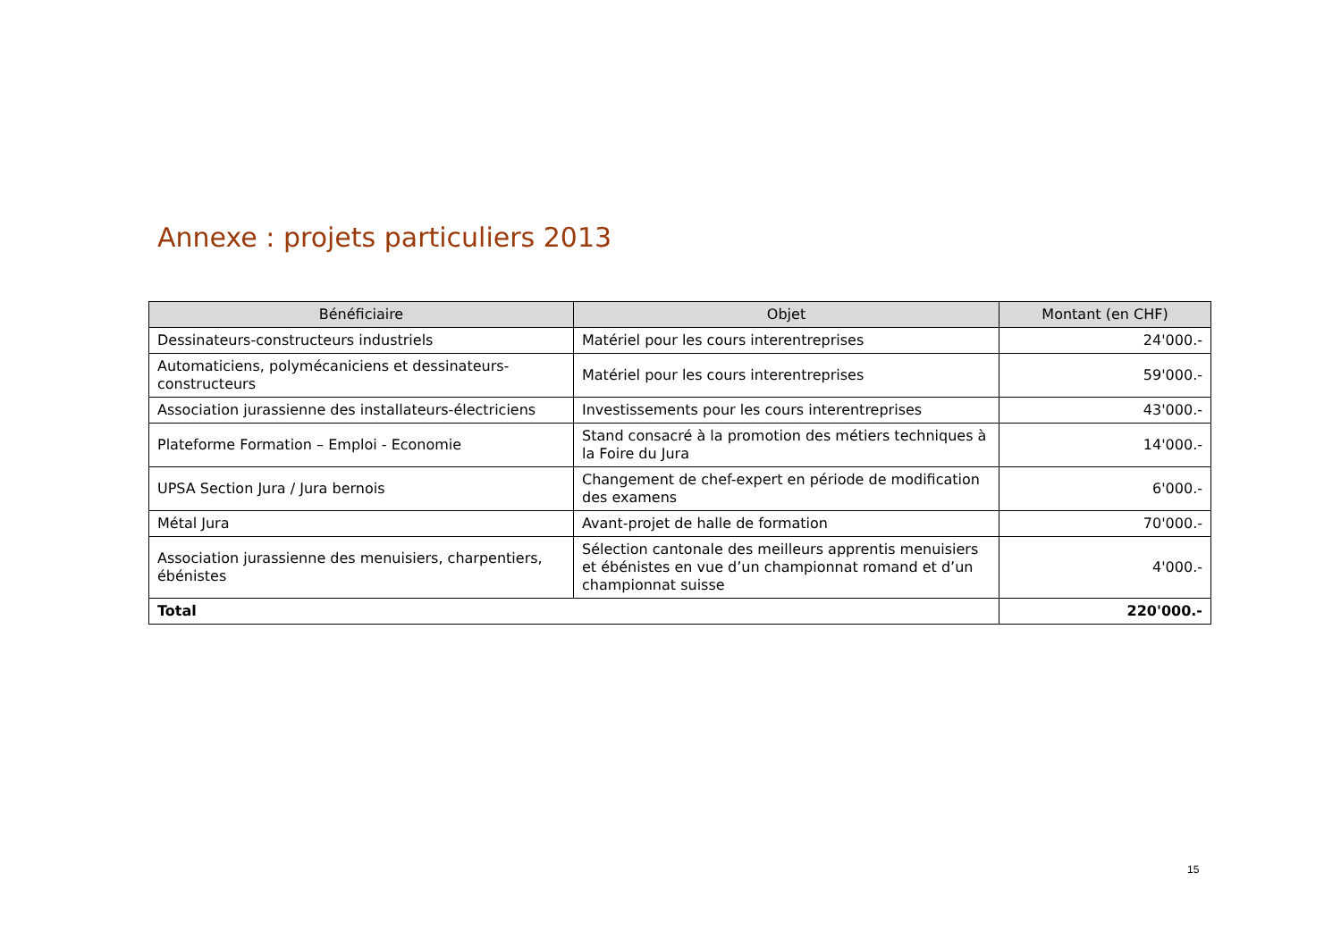Annexe : projets particuliers 2013
| Bénéficiaire | Objet | Montant (en CHF) |
| --- | --- | --- |
| Dessinateurs-constructeurs industriels | Matériel pour les cours interentreprises | 24'000.- |
| Automaticiens, polymécaniciens et dessinateurs-constructeurs | Matériel pour les cours interentreprises | 59'000.- |
| Association jurassienne des installateurs-électriciens | Investissements pour les cours interentreprises | 43'000.- |
| Plateforme Formation – Emploi - Economie | Stand consacré à la promotion des métiers techniques à la Foire du Jura | 14'000.- |
| UPSA Section Jura / Jura bernois | Changement de chef-expert en période de modification des examens | 6'000.- |
| Métal Jura | Avant-projet de halle de formation | 70'000.- |
| Association jurassienne des menuisiers, charpentiers, ébénistes | Sélection cantonale des meilleurs apprentis menuisiers et ébénistes en vue d’un championnat romand et d’un championnat suisse | 4'000.- |
| Total | | 220'000.- |
15